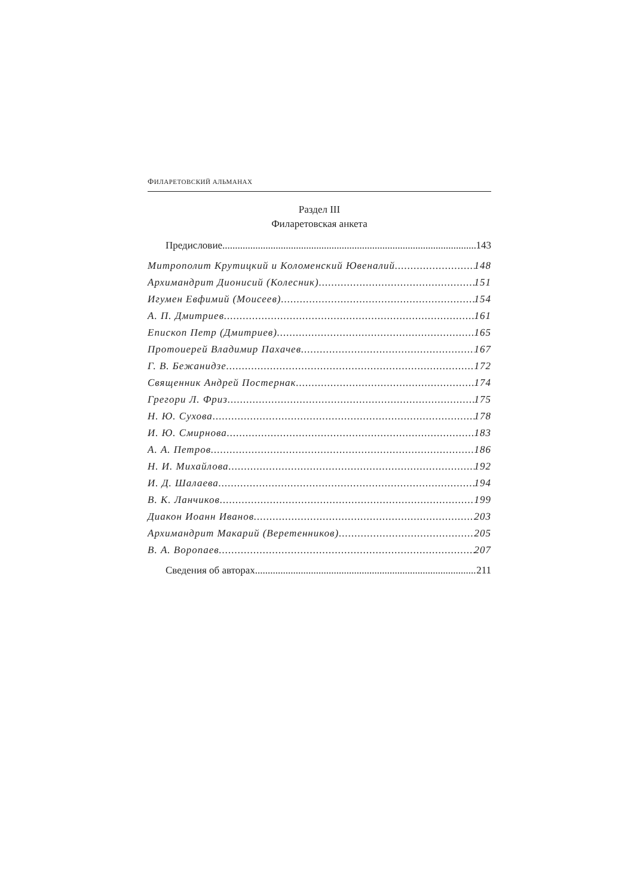ФИЛАРЕТОВСКИЙ АЛЬМАНАХ
Раздел III
Филаретовская анкета
Предисловие 143
Митрополит Крутицкий и Коломенский Ювеналий 148
Архимандрит Дионисий (Колесник) 151
Игумен Евфимий (Моисеев) 154
А. П. Дмитриев 161
Епископ Петр (Дмитриев) 165
Протоиерей Владимир Пахачев 167
Г. В. Бежанидзе 172
Священник Андрей Постернак 174
Грегори Л. Фриз 175
Н. Ю. Сухова 178
И. Ю. Смирнова 183
А. А. Петров 186
Н. И. Михайлова 192
И. Д. Шалаева 194
В. К. Ланчиков 199
Диакон Иоанн Иванов 203
Архимандрит Макарий (Веретенников) 205
В. А. Воропаев 207
Сведения об авторах 211